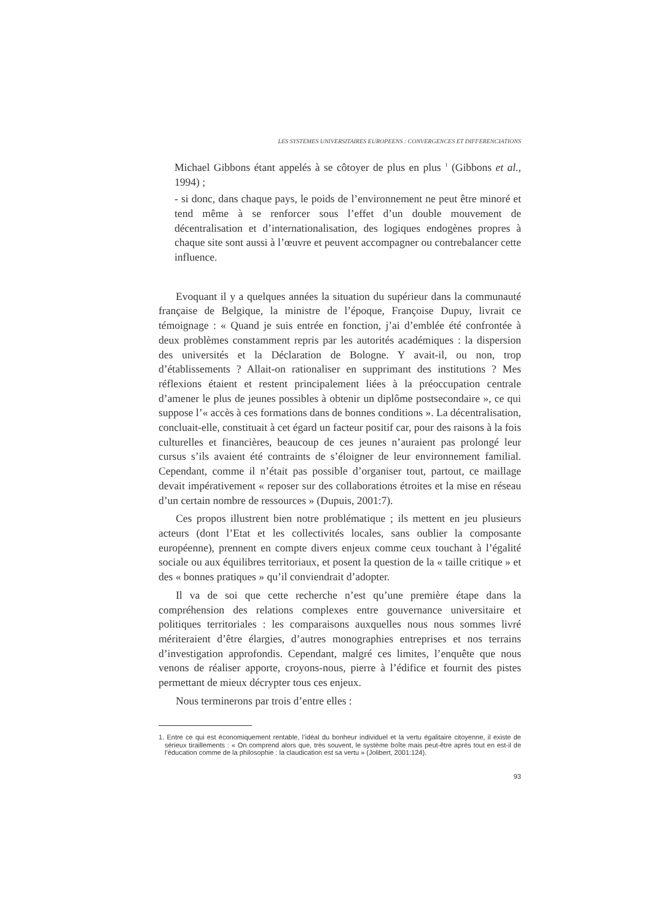LES SYSTEMES UNIVERSITAIRES EUROPEENS : CONVERGENCES ET DIFFERENCIATIONS
Michael Gibbons étant appelés à se côtoyer de plus en plus <sup>1</sup> (Gibbons et al., 1994) ;
- si donc, dans chaque pays, le poids de l’environnement ne peut être minoré et tend même à se renforcer sous l’effet d’un double mouvement de décentralisation et d’internationalisation, des logiques endogènes propres à chaque site sont aussi à l’œuvre et peuvent accompagner ou contrebalancer cette influence.
Evoquant il y a quelques années la situation du supérieur dans la communauté française de Belgique, la ministre de l’époque, Françoise Dupuy, livrait ce témoignage : « Quand je suis entrée en fonction, j’ai d’emblée été confrontée à deux problèmes constamment repris par les autorités académiques : la dispersion des universités et la Déclaration de Bologne. Y avait-il, ou non, trop d’établissements ? Allait-on rationaliser en supprimant des institutions ? Mes réflexions étaient et restent principalement liées à la préoccupation centrale d’amener le plus de jeunes possibles à obtenir un diplôme postsecondaire », ce qui suppose l’« accès à ces formations dans de bonnes conditions ». La décentralisation, concluait-elle, constituait à cet égard un facteur positif car, pour des raisons à la fois culturelles et financières, beaucoup de ces jeunes n’auraient pas prolongé leur cursus s’ils avaient été contraints de s’éloigner de leur environnement familial. Cependant, comme il n’était pas possible d’organiser tout, partout, ce maillage devait impérativement « reposer sur des collaborations étroites et la mise en réseau d’un certain nombre de ressources » (Dupuis, 2001:7).
Ces propos illustrent bien notre problématique ; ils mettent en jeu plusieurs acteurs (dont l’Etat et les collectivités locales, sans oublier la composante européenne), prennent en compte divers enjeux comme ceux touchant à l’égalité sociale ou aux équilibres territoriaux, et posent la question de la « taille critique » et des « bonnes pratiques » qu’il conviendrait d’adopter.
Il va de soi que cette recherche n’est qu’une première étape dans la compréhension des relations complexes entre gouvernance universitaire et politiques territoriales : les comparaisons auxquelles nous nous sommes livré mériteraient d’être élargies, d’autres monographies entreprises et nos terrains d’investigation approfondis. Cependant, malgré ces limites, l’enquête que nous venons de réaliser apporte, croyons-nous, pierre à l’édifice et fournit des pistes permettant de mieux décrypter tous ces enjeux.
Nous terminerons par trois d’entre elles :
1. Entre ce qui est économiquement rentable, l’idéal du bonheur individuel et la vertu égalitaire citoyenne, il existe de sérieux tiraillements : « On comprend alors que, très souvent, le système boîte mais peut-être après tout en est-il de l’éducation comme de la philosophie : la claudication est sa vertu » (Jolibert, 2001:124).
93